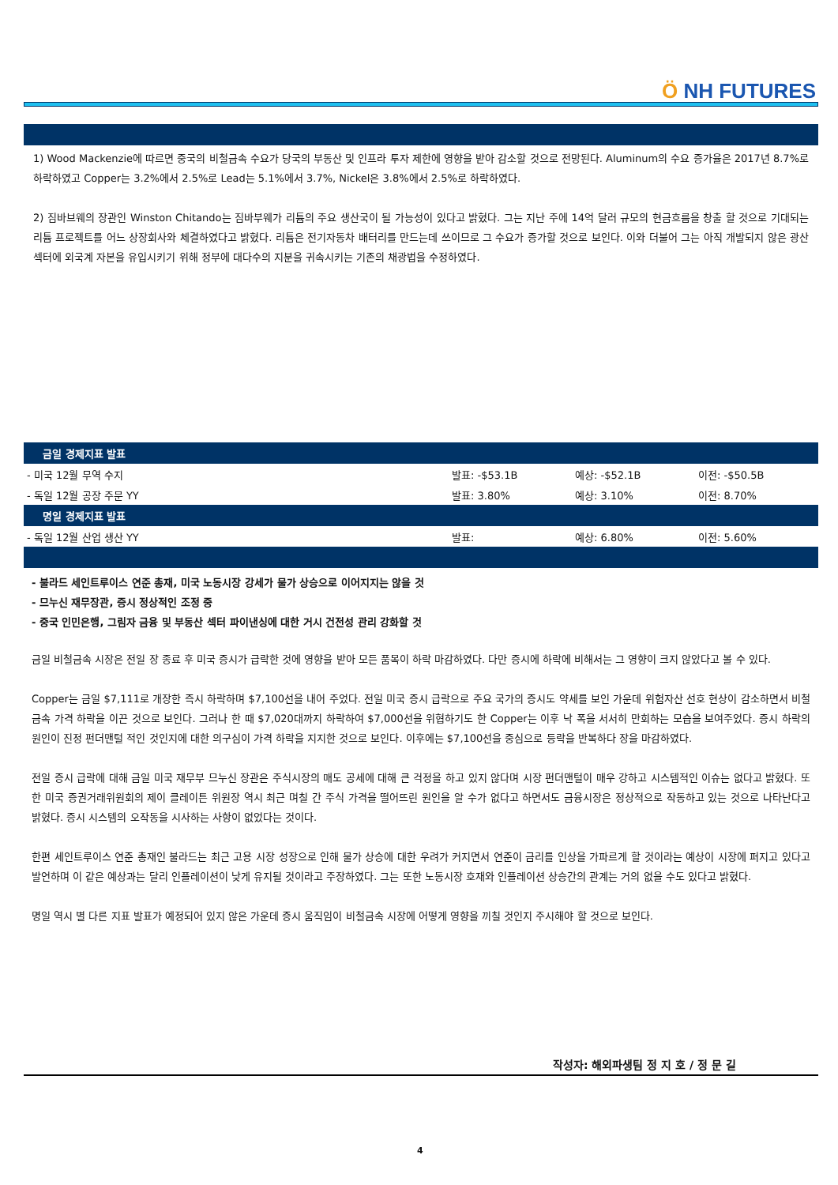Ö NH FUTURES
1) Wood Mackenzie에 따르면 중국의 비철금속 수요가 당국의 부동산 및 인프라 투자 제한에 영향을 받아 감소할 것으로 전망된다. Aluminum의 수요 증가율은 2017년 8.7%로 하락하였고 Copper는 3.2%에서 2.5%로 Lead는 5.1%에서 3.7%, Nickel은 3.8%에서 2.5%로 하락하였다.
2) 짐바브웨의 장관인 Winston Chitando는 짐바부웨가 리튬의 주요 생산국이 될 가능성이 있다고 밝혔다. 그는 지난 주에 14억 달러 규모의 현금흐름을 창출 할 것으로 기대되는 리튬 프로젝트를 어느 상장회사와 체결하였다고 밝혔다. 리튬은 전기자동차 배터리를 만드는데 쓰이므로 그 수요가 증가할 것으로 보인다. 이와 더불어 그는 아직 개발되지 않은 광산섹터에 외국계 자본을 유입시키기 위해 정부에 대다수의 지분을 귀속시키는 기존의 채광법을 수정하였다.
| 금일 경제지표 발표 | | | |
| - 미국 12월 무역 수지 | 발표: -$53.1B | 예상: -$52.1B | 이전: -$50.5B |
| - 독일 12월 공장 주문 YY | 발표: 3.80% | 예상: 3.10% | 이전: 8.70% |
| 명일 경제지표 발표 | | | |
| - 독일 12월 산업 생산 YY | 발표: | 예상: 6.80% | 이전: 5.60% |
- 불라드 세인트루이스 연준 총재, 미국 노동시장 강세가 물가 상승으로 이어지지는 않을 것
- 므누신 재무장관, 증시 정상적인 조정 중
- 중국 인민은행, 그림자 금융 및 부동산 섹터 파이낸싱에 대한 거시 건전성 관리 강화할 것
금일 비철금속 시장은 전일 장 종료 후 미국 증시가 급락한 것에 영향을 받아 모든 품목이 하락 마감하였다. 다만 증시에 하락에 비해서는 그 영향이 크지 않았다고 볼 수 있다.
Copper는 금일 $7,111로 개장한 즉시 하락하며 $7,100선을 내어 주었다. 전일 미국 증시 급락으로 주요 국가의 증시도 약세를 보인 가운데 위험자산 선호 현상이 감소하면서 비철금속 가격 하락을 이끈 것으로 보인다. 그러나 한 때 $7,020대까지 하락하여 $7,000선을 위협하기도 한 Copper는 이후 낙 폭을 서서히 만회하는 모습을 보여주었다. 증시 하락의 원인이 진정 펀더맨털 적인 것인지에 대한 의구심이 가격 하락을 지지한 것으로 보인다. 이후에는 $7,100선을 중심으로 등락을 반복하다 장을 마감하였다.
전일 증시 급락에 대해 금일 미국 재무부 므누신 장관은 주식시장의 매도 공세에 대해 큰 걱정을 하고 있지 않다며 시장 펀더맨털이 매우 강하고 시스템적인 이슈는 없다고 밝혔다. 또한 미국 증권거래위원회의 제이 클레이튼 위원장 역시 최근 며칠 간 주식 가격을 떨어뜨린 원인을 알 수가 없다고 하면서도 금융시장은 정상적으로 작동하고 있는 것으로 나타난다고 밝혔다. 증시 시스템의 오작동을 시사하는 사항이 없었다는 것이다.
한편 세인트루이스 연준 총재인 불라드는 최근 고용 시장 성장으로 인해 물가 상승에 대한 우려가 커지면서 연준이 금리를 인상을 가파르게 할 것이라는 예상이 시장에 퍼지고 있다고 발언하며 이 같은 예상과는 달리 인플레이션이 낮게 유지될 것이라고 주장하였다. 그는 또한 노동시장 호재와 인플레이션 상승간의 관계는 거의 없을 수도 있다고 밝혔다.
명일 역시 별 다른 지표 발표가 예정되어 있지 않은 가운데 증시 움직임이 비철금속 시장에 어떻게 영향을 끼칠 것인지 주시해야 할 것으로 보인다.
작성자: 해외파생팀 정 지 호 / 정 문 길
4